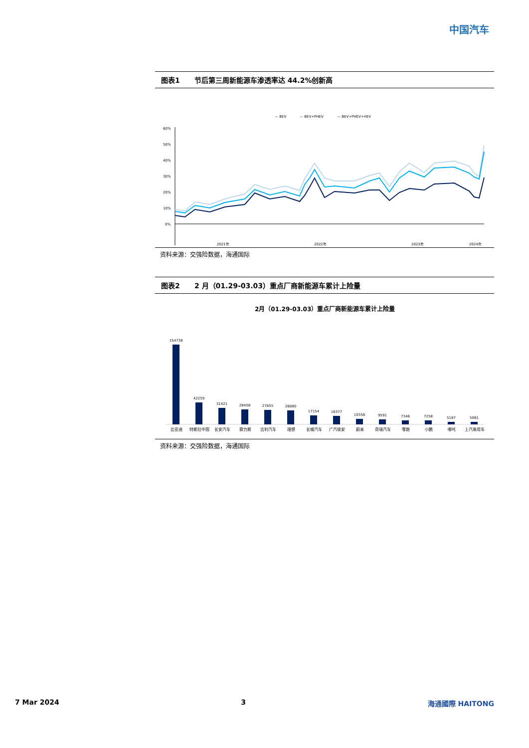中国汽车
图表1 节后第三周新能源车渗透率达 44.2%创新高
— BEV
— BEV+PHEV
— BEV+PHEV+HEV
60%
50%
40%
30%
20%
10%
0%
2021年
2022年
2023年
2024年
资料来源：交强险数据，海通国际
图表2 2 月（01.29-03.03）重点厂商新能源车累计上险量
2月（01.29-03.03）重点厂商新能源车累计上险量
154738
42259
31421
28458
27855
26890
17154
16377
10356
9591
7346
7258
5187
5061
比亚迪 特斯拉中国 长安汽车 赛力斯 吉利汽车 理想 长城汽车 广汽埃安 蔚来 奇瑞汽车 零跑 小鹏 哪吒 上汽乘用车
资料来源：交强险数据，海通国际
7 Mar 2024 3 海通國際 HAITONG